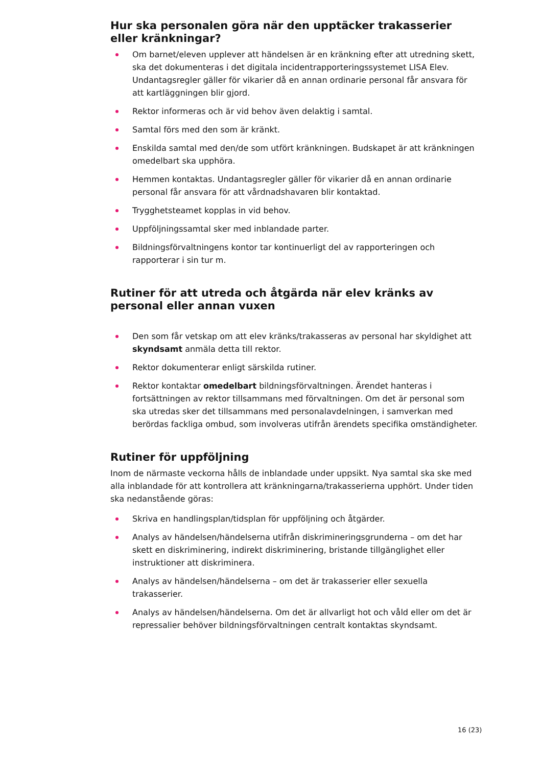Hur ska personalen göra när den upptäcker trakasserier eller kränkningar?
Om barnet/eleven upplever att händelsen är en kränkning efter att utredning skett, ska det dokumenteras i det digitala incidentrapporteringssystemet LISA Elev. Undantagsregler gäller för vikarier då en annan ordinarie personal får ansvara för att kartläggningen blir gjord.
Rektor informeras och är vid behov även delaktig i samtal.
Samtal förs med den som är kränkt.
Enskilda samtal med den/de som utfört kränkningen. Budskapet är att kränkningen omedelbart ska upphöra.
Hemmen kontaktas. Undantagsregler gäller för vikarier då en annan ordinarie personal får ansvara för att vårdnadshavaren blir kontaktad.
Trygghetsteamet kopplas in vid behov.
Uppföljningssamtal sker med inblandade parter.
Bildningsförvaltningens kontor tar kontinuerligt del av rapporteringen och rapporterar i sin tur m.
Rutiner för att utreda och åtgärda när elev kränks av personal eller annan vuxen
Den som får vetskap om att elev kränks/trakasseras av personal har skyldighet att skyndsamt anmäla detta till rektor.
Rektor dokumenterar enligt särskilda rutiner.
Rektor kontaktar omedelbart bildningsförvaltningen. Ärendet hanteras i fortsättningen av rektor tillsammans med förvaltningen. Om det är personal som ska utredas sker det tillsammans med personalavdelningen, i samverkan med berördas fackliga ombud, som involveras utifrån ärendets specifika omständigheter.
Rutiner för uppföljning
Inom de närmaste veckorna hålls de inblandade under uppsikt. Nya samtal ska ske med alla inblandade för att kontrollera att kränkningarna/trakasserierna upphört. Under tiden ska nedanstående göras:
Skriva en handlingsplan/tidsplan för uppföljning och åtgärder.
Analys av händelsen/händelserna utifrån diskrimineringsgrunderna – om det har skett en diskriminering, indirekt diskriminering, bristande tillgänglighet eller instruktioner att diskriminera.
Analys av händelsen/händelserna – om det är trakasserier eller sexuella trakasserier.
Analys av händelsen/händelserna. Om det är allvarligt hot och våld eller om det är repressalier behöver bildningsförvaltningen centralt kontaktas skyndsamt.
16 (23)